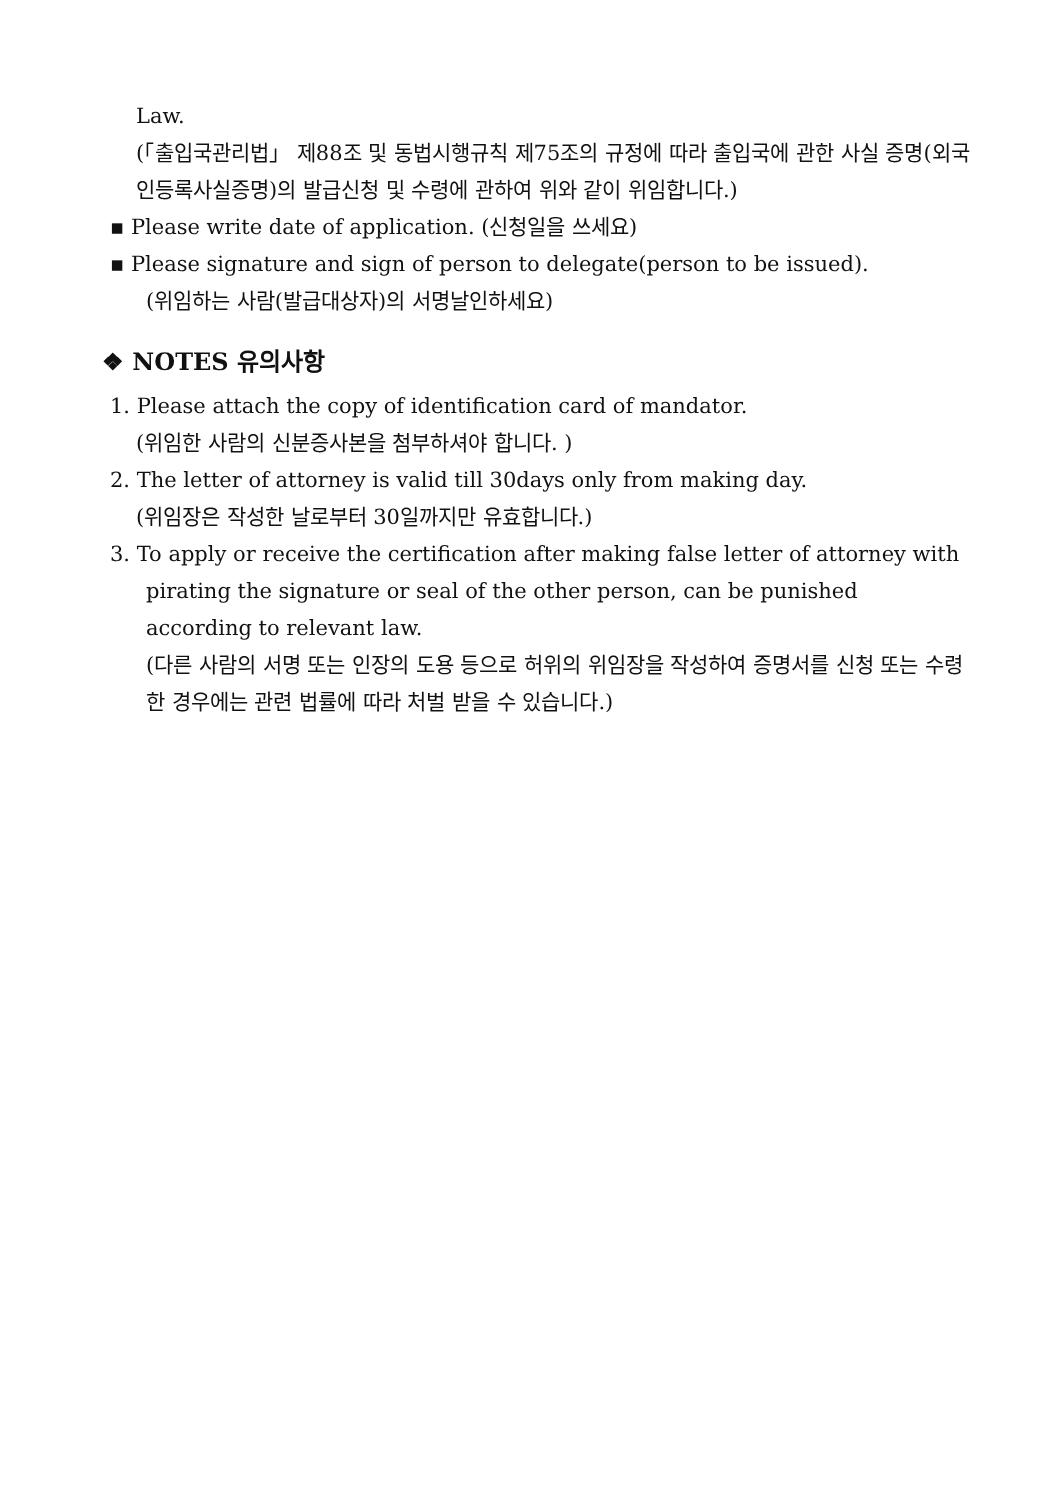Law.
(「출입국관리법」 제88조 및 동법시행규칙 제75조의 규정에 따라 출입국에 관한 사실 증명(외국인등록사실증명)의 발급신청 및 수령에 관하여 위와 같이 위임합니다.)
▪ Please write date of application. (신청일을 쓰세요)
▪ Please signature and sign of person to delegate(person to be issued).
(위임하는 사람(발급대상자)의 서명날인하세요)
❖ NOTES 유의사항
1. Please attach the copy of identification card of mandator.
(위임한 사람의 신분증사본을 첨부하셔야 합니다. )
2. The letter of attorney is valid till 30days only from making day.
(위임장은 작성한 날로부터 30일까지만 유효합니다.)
3. To apply or receive the certification after making false letter of attorney with
pirating the signature or seal of the other person, can be punished according to relevant law.
(다른 사람의 서명 또는 인장의 도용 등으로 허위의 위임장을 작성하여 증명서를 신청 또는 수령한 경우에는 관련 법률에 따라 처벌 받을 수 있습니다.)